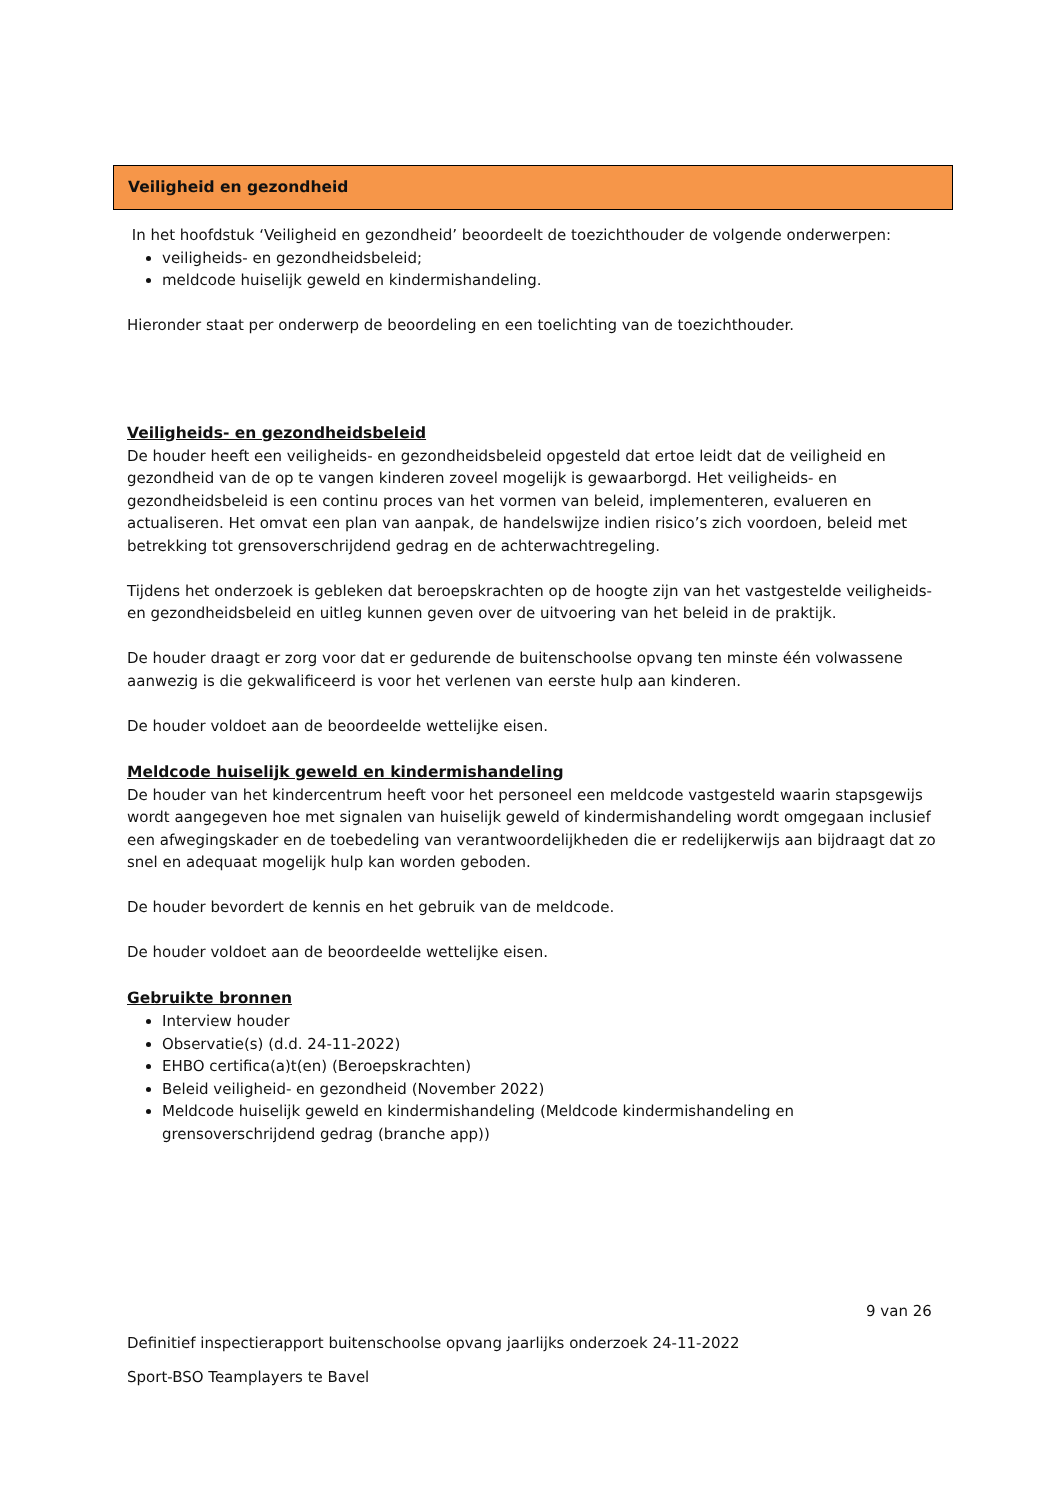Veiligheid en gezondheid
In het hoofdstuk ‘Veiligheid en gezondheid’ beoordeelt de toezichthouder de volgende onderwerpen:
veiligheids- en gezondheidsbeleid;
meldcode huiselijk geweld en kindermishandeling.
Hieronder staat per onderwerp de beoordeling en een toelichting van de toezichthouder.
Veiligheids- en gezondheidsbeleid
De houder heeft een veiligheids- en gezondheidsbeleid opgesteld dat ertoe leidt dat de veiligheid en gezondheid van de op te vangen kinderen zoveel mogelijk is gewaarborgd. Het veiligheids- en gezondheidsbeleid is een continu proces van het vormen van beleid, implementeren, evalueren en actualiseren. Het omvat een plan van aanpak, de handelswijze indien risico’s zich voordoen, beleid met betrekking tot grensoverschrijdend gedrag en de achterwachtregeling.
Tijdens het onderzoek is gebleken dat beroepskrachten op de hoogte zijn van het vastgestelde veiligheids- en gezondheidsbeleid en uitleg kunnen geven over de uitvoering van het beleid in de praktijk.
De houder draagt er zorg voor dat er gedurende de buitenschoolse opvang ten minste één volwassene aanwezig is die gekwalificeerd is voor het verlenen van eerste hulp aan kinderen.
De houder voldoet aan de beoordeelde wettelijke eisen.
Meldcode huiselijk geweld en kindermishandeling
De houder van het kindercentrum heeft voor het personeel een meldcode vastgesteld waarin stapsgewijs wordt aangegeven hoe met signalen van huiselijk geweld of kindermishandeling wordt omgegaan inclusief een afwegingskader en de toebedeling van verantwoordelijkheden die er redelijkerwijs aan bijdraagt dat zo snel en adequaat mogelijk hulp kan worden geboden.
De houder bevordert de kennis en het gebruik van de meldcode.
De houder voldoet aan de beoordeelde wettelijke eisen.
Gebruikte bronnen
Interview houder
Observatie(s) (d.d. 24-11-2022)
EHBO certifica(a)t(en) (Beroepskrachten)
Beleid veiligheid- en gezondheid (November 2022)
Meldcode huiselijk geweld en kindermishandeling (Meldcode kindermishandeling en grensoverschrijdend gedrag (branche app))
9 van 26
Definitief inspectierapport buitenschoolse opvang jaarlijks onderzoek 24-11-2022
Sport-BSO Teamplayers te Bavel